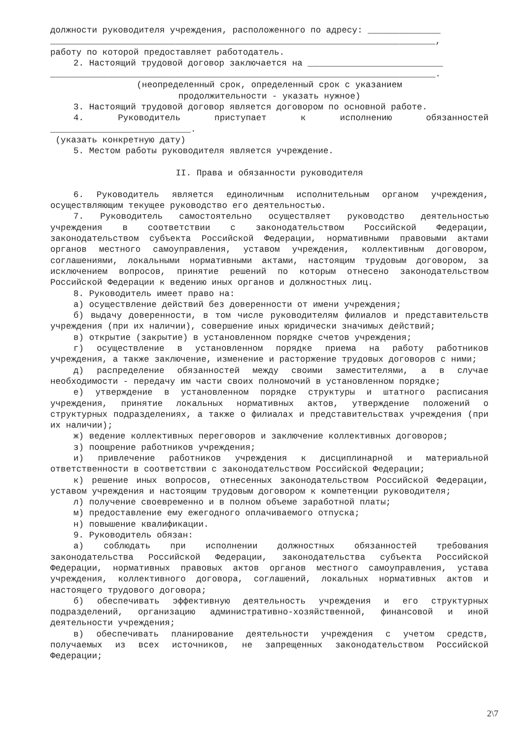должности руководителя учреждения, расположенного по адресу: ______________
__________________________________________________________________________,
работу по которой предоставляет работодатель.
2. Настоящий трудовой договор заключается на __________________________
__________________________________________________________________________.
(неопределенный срок, определенный срок с указанием
продолжительности - указать нужное)
3. Настоящий трудовой договор является договором по основной работе.
4. Руководитель приступает к исполнению обязанностей
___________________________.
(указать конкретную дату)
5. Местом работы руководителя является учреждение.
II. Права и обязанности руководителя
6. Руководитель является единоличным исполнительным органом учреждения, осуществляющим текущее руководство его деятельностью.
7. Руководитель самостоятельно осуществляет руководство деятельностью учреждения в соответствии с законодательством Российской Федерации, законодательством субъекта Российской Федерации, нормативными правовыми актами органов местного самоуправления, уставом учреждения, коллективным договором, соглашениями, локальными нормативными актами, настоящим трудовым договором, за исключением вопросов, принятие решений по которым отнесено законодательством Российской Федерации к ведению иных органов и должностных лиц.
8. Руководитель имеет право на:
а) осуществление действий без доверенности от имени учреждения;
б) выдачу доверенности, в том числе руководителям филиалов и представительств учреждения (при их наличии), совершение иных юридически значимых действий;
в) открытие (закрытие) в установленном порядке счетов учреждения;
г) осуществление в установленном порядке приема на работу работников учреждения, а также заключение, изменение и расторжение трудовых договоров с ними;
д) распределение обязанностей между своими заместителями, а в случае необходимости - передачу им части своих полномочий в установленном порядке;
е) утверждение в установленном порядке структуры и штатного расписания учреждения, принятие локальных нормативных актов, утверждение положений о структурных подразделениях, а также о филиалах и представительствах учреждения (при их наличии);
ж) ведение коллективных переговоров и заключение коллективных договоров;
з) поощрение работников учреждения;
и) привлечение работников учреждения к дисциплинарной и материальной ответственности в соответствии с законодательством Российской Федерации;
к) решение иных вопросов, отнесенных законодательством Российской Федерации, уставом учреждения и настоящим трудовым договором к компетенции руководителя;
л) получение своевременно и в полном объеме заработной платы;
м) предоставление ему ежегодного оплачиваемого отпуска;
н) повышение квалификации.
9. Руководитель обязан:
а) соблюдать при исполнении должностных обязанностей требования законодательства Российской Федерации, законодательства субъекта Российской Федерации, нормативных правовых актов органов местного самоуправления, устава учреждения, коллективного договора, соглашений, локальных нормативных актов и настоящего трудового договора;
б) обеспечивать эффективную деятельность учреждения и его структурных подразделений, организацию административно-хозяйственной, финансовой и иной деятельности учреждения;
в) обеспечивать планирование деятельности учреждения с учетом средств, получаемых из всех источников, не запрещенных законодательством Российской Федерации;
2\7